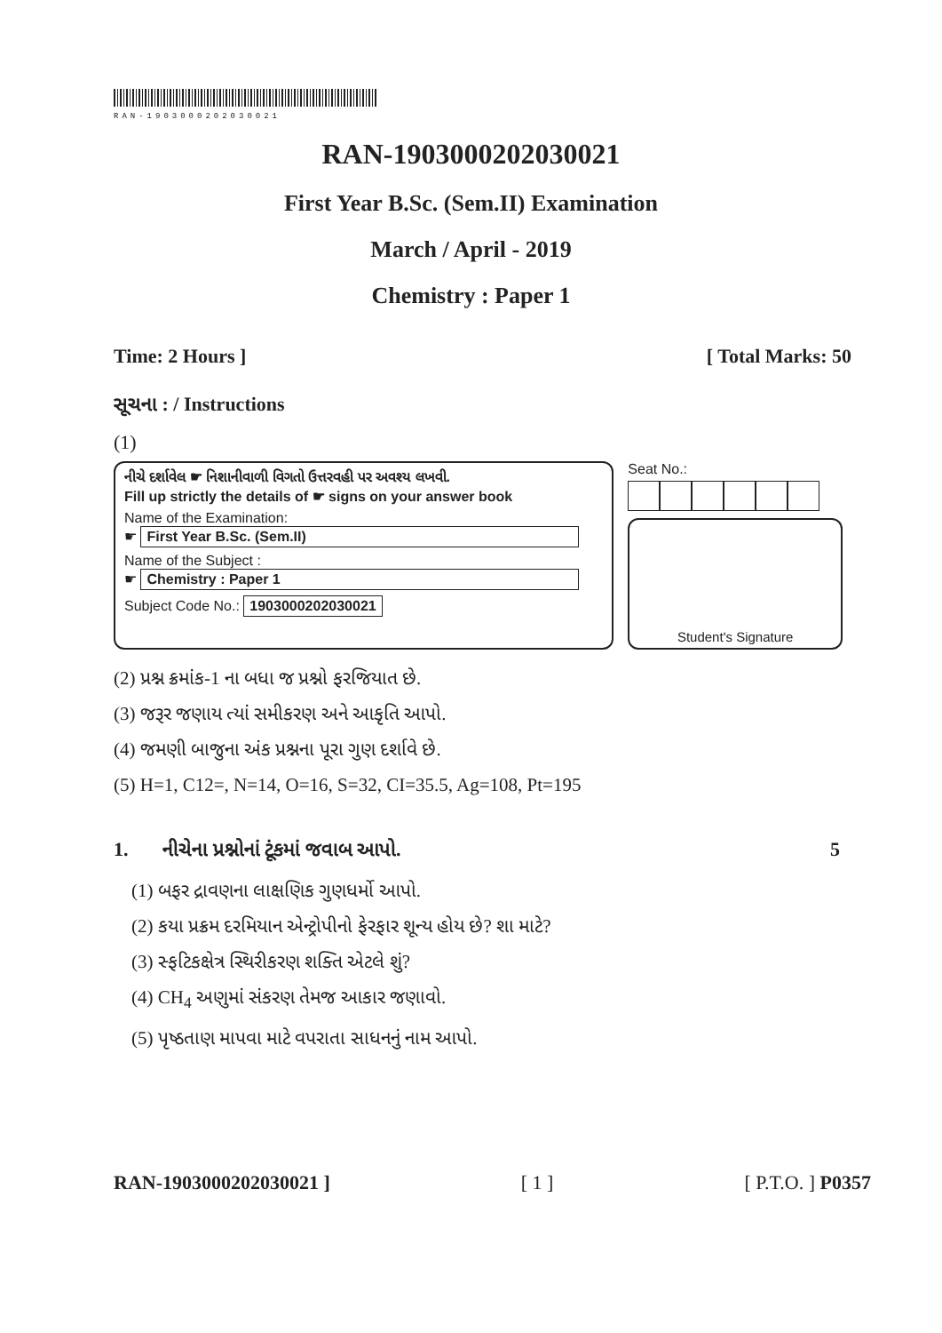RAN-1903000202030021
RAN-1903000202030021
First Year B.Sc. (Sem.II) Examination
March / April - 2019
Chemistry : Paper 1
Time: 2 Hours ] [ Total Marks: 50
સૂચના : / Instructions
(1)
નીચે દર્શાવેલ ☛ નિશાનીવાળી વિગતો ઉત્તરવહી પર અવશ્ય લખવી.
Fill up strictly the details of ☛ signs on your answer book
Name of the Examination:
☛ First Year B.Sc. (Sem.II)
Name of the Subject :
☛ Chemistry : Paper 1
Subject Code No.: 1903000202030021
Seat No.:
Student's Signature
(2) પ્રશ્ન ક્રમાંક-1 ના બધા જ પ્રશ્નો ફરજિયાત છે.
(3) જરૂર જણાય ત્યાં સમીકરણ અને આકૃતિ આપો.
(4) જમણી બાજુના અંક પ્રશ્નના પૂરા ગુણ દર્શાવે છે.
(5) H=1, C12=, N=14, O=16, S=32, CI=35.5, Ag=108, Pt=195
1. નીચેના પ્રશ્નોનાં ટૂંકમાં જવાબ આપો. 5
(1) બફર દ્રાવણના લાક્ષણિક ગુણધર્મો આપો.
(2) કયા પ્રક્રમ દરમિયાન એન્ટ્રોપીનો ફેરફાર શૂન્ય હોય છે? શા માટે?
(3) સ્ફટિકક્ષેત્ર સ્થિરીકરણ શક્તિ એટલે શું?
(4) CH<sub>4</sub> અણુમાં સંકરણ તેમજ આકાર જણાવો.
(5) પૃષ્ઠતાણ માપવા માટે વપરાતા સાધનનું નામ આપો.
RAN-1903000202030021 ] [ 1 ] [ P.T.O. ] P0357